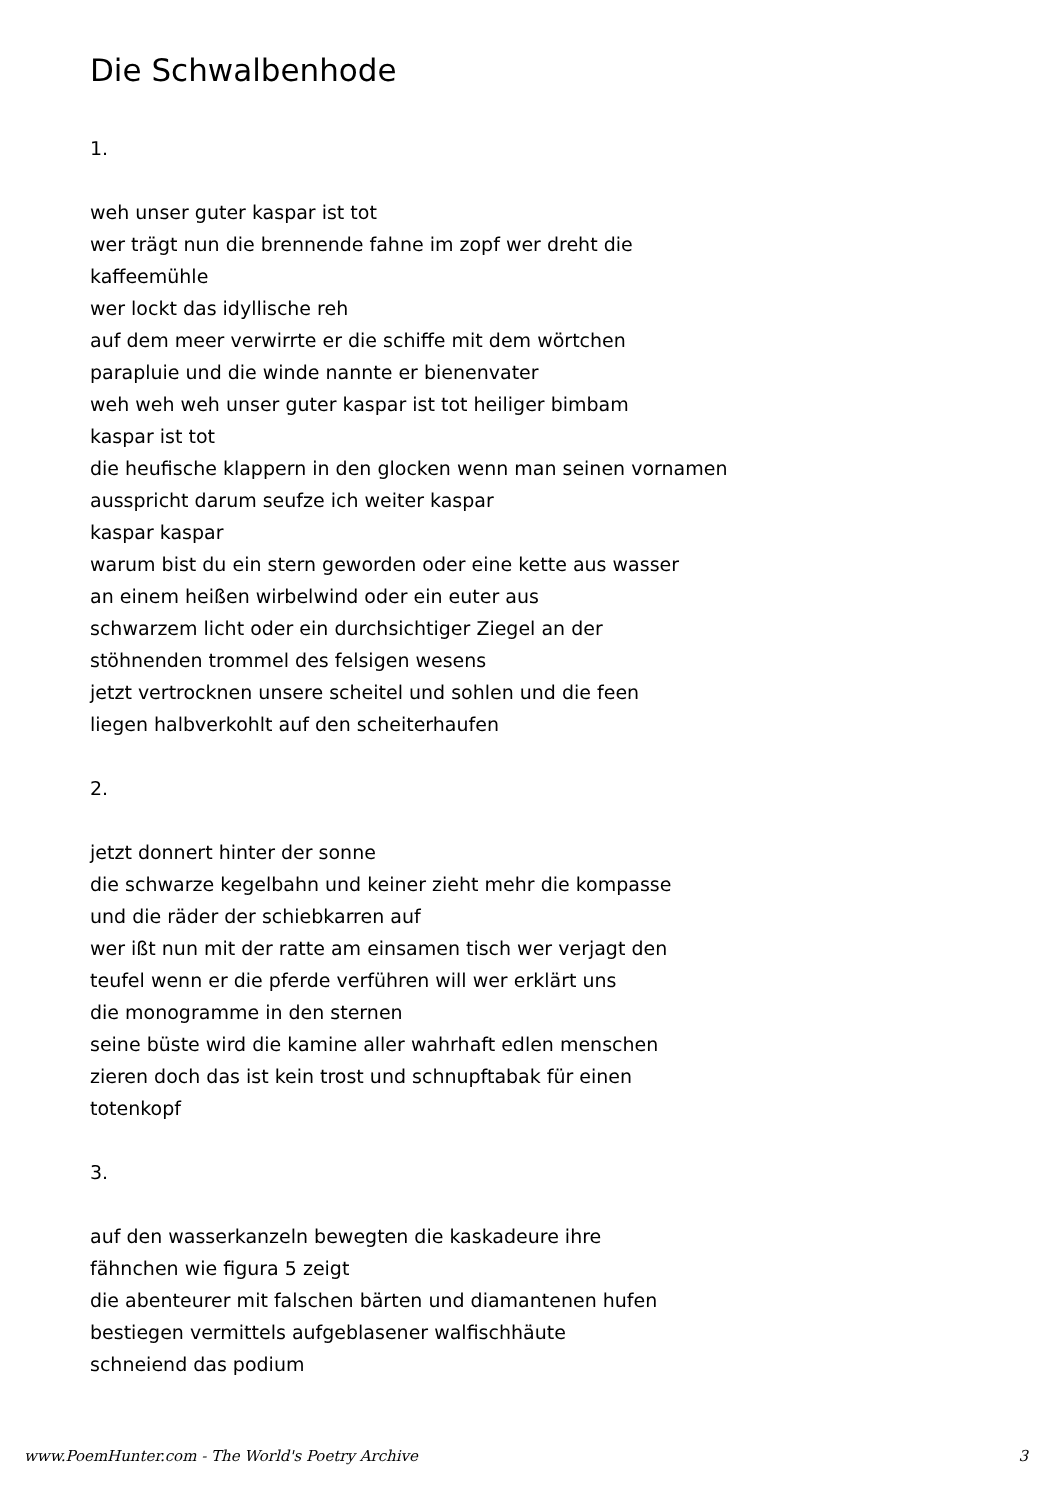Die Schwalbenhode
1.
weh unser guter kaspar ist tot
wer trägt nun die brennende fahne im zopf wer dreht die
kaffeemühle
wer lockt das idyllische reh
auf dem meer verwirrte er die schiffe mit dem wörtchen
parapluie und die winde nannte er bienenvater
weh weh weh unser guter kaspar ist tot heiliger bimbam
kaspar ist tot
die heufische klappern in den glocken wenn man seinen vornamen
ausspricht darum seufze ich weiter kaspar
kaspar kaspar
warum bist du ein stern geworden oder eine kette aus wasser
an einem heißen wirbelwind oder ein euter aus
schwarzem licht oder ein durchsichtiger Ziegel an der
stöhnenden trommel des felsigen wesens
jetzt vertrocknen unsere scheitel und sohlen und die feen
liegen halbverkohlt auf den scheiterhaufen
2.
jetzt donnert hinter der sonne
die schwarze kegelbahn und keiner zieht mehr die kompasse
und die räder der schiebkarren auf
wer ißt nun mit der ratte am einsamen tisch wer verjagt den
teufel wenn er die pferde verführen will wer erklärt uns
die monogramme in den sternen
seine büste wird die kamine aller wahrhaft edlen menschen
zieren doch das ist kein trost und schnupftabak für einen
totenkopf
3.
auf den wasserkanzeln bewegten die kaskadeure ihre
fähnchen wie figura 5 zeigt
die abenteurer mit falschen bärten und diamantenen hufen
bestiegen vermittels aufgeblasener walfischhäute
schneiend das podium
www.PoemHunter.com - The World's Poetry Archive 3